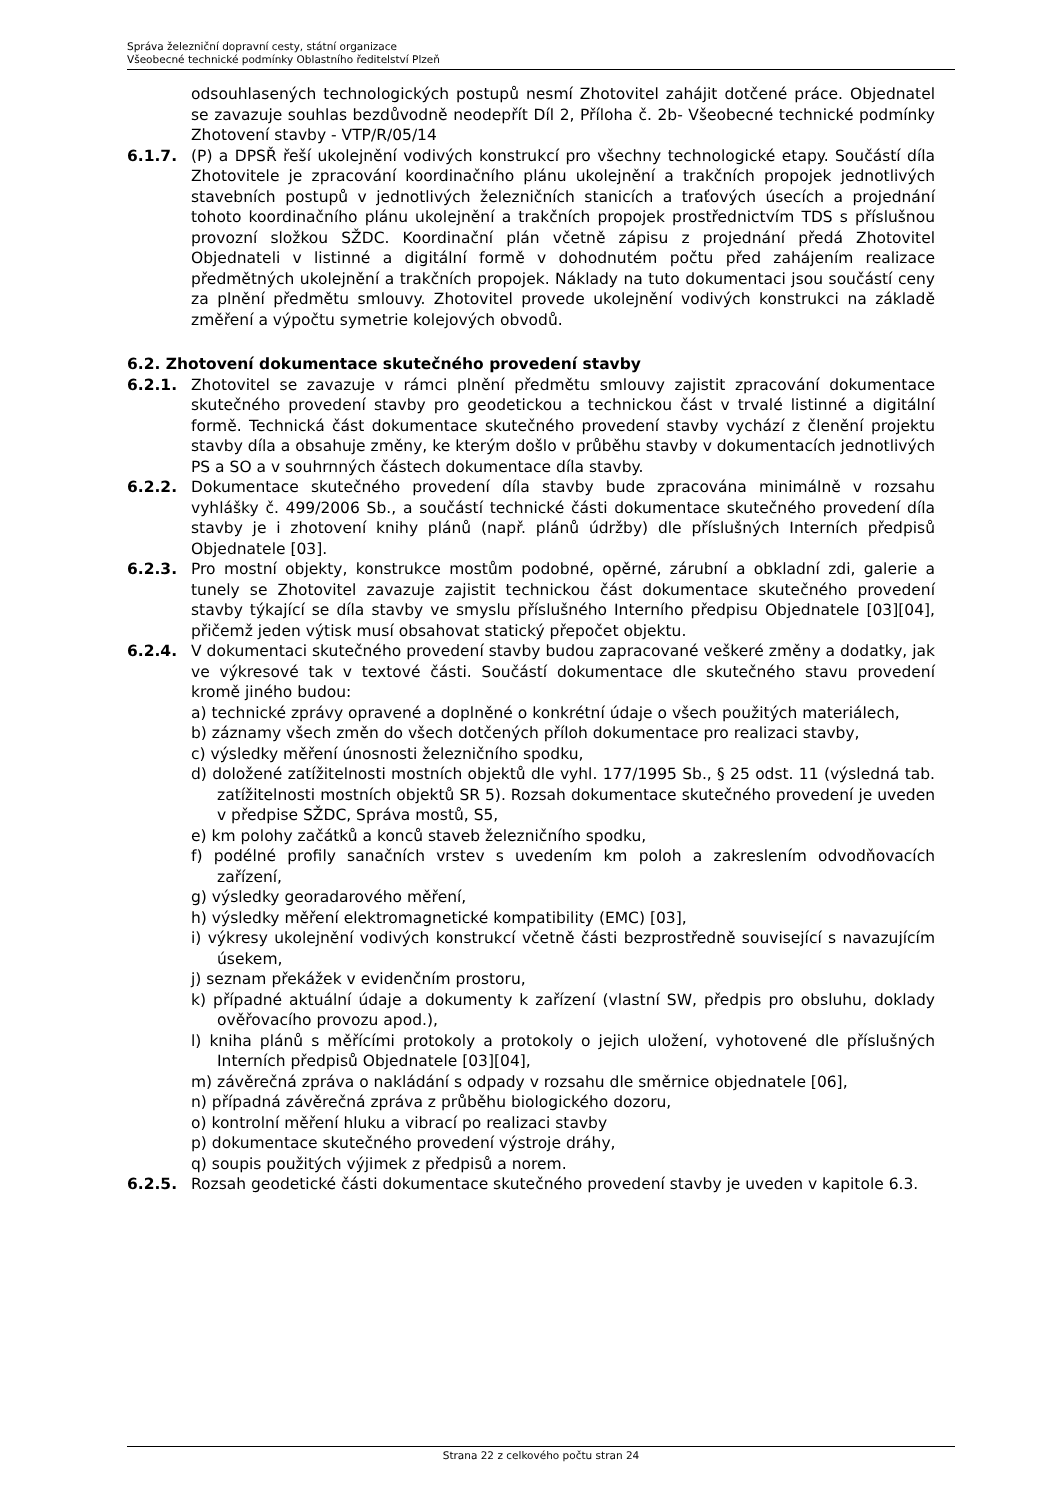Správa železniční dopravní cesty, státní organizace
Všeobecné technické podmínky Oblastního ředitelství Plzeň
odsouhlasených technologických postupů nesmí Zhotovitel zahájit dotčené práce. Objednatel se zavazuje souhlas bezdůvodně neodepřít Díl 2, Příloha č. 2b- Všeobecné technické podmínky Zhotovení stavby - VTP/R/05/14
6.1.7. (P) a DPSŘ řeší ukolejnění vodivých konstrukcí pro všechny technologické etapy. Součástí díla Zhotovitele je zpracování koordinačního plánu ukolejnění a trakčních propojek jednotlivých stavebních postupů v jednotlivých železničních stanicích a traťových úsecích a projednání tohoto koordinačního plánu ukolejnění a trakčních propojek prostřednictvím TDS s příslušnou provozní složkou SŽDC. Koordinační plán včetně zápisu z projednání předá Zhotovitel Objednateli v listinné a digitální formě v dohodnutém počtu před zahájením realizace předmětných ukolejnění a trakčních propojek. Náklady na tuto dokumentaci jsou součástí ceny za plnění předmětu smlouvy. Zhotovitel provede ukolejnění vodivých konstrukci na základě změření a výpočtu symetrie kolejových obvodů.
6.2. Zhotovení dokumentace skutečného provedení stavby
6.2.1. Zhotovitel se zavazuje v rámci plnění předmětu smlouvy zajistit zpracování dokumentace skutečného provedení stavby pro geodetickou a technickou část v trvalé listinné a digitální formě. Technická část dokumentace skutečného provedení stavby vychází z členění projektu stavby díla a obsahuje změny, ke kterým došlo v průběhu stavby v dokumentacích jednotlivých PS a SO a v souhrnných částech dokumentace díla stavby.
6.2.2. Dokumentace skutečného provedení díla stavby bude zpracována minimálně v rozsahu vyhlášky č. 499/2006 Sb., a součástí technické části dokumentace skutečného provedení díla stavby je i zhotovení knihy plánů (např. plánů údržby) dle příslušných Interních předpisů Objednatele [03].
6.2.3. Pro mostní objekty, konstrukce mostům podobné, opěrné, zárubní a obkladní zdi, galerie a tunely se Zhotovitel zavazuje zajistit technickou část dokumentace skutečného provedení stavby týkající se díla stavby ve smyslu příslušného Interního předpisu Objednatele [03][04], přičemž jeden výtisk musí obsahovat statický přepočet objektu.
6.2.4. V dokumentaci skutečného provedení stavby budou zapracované veškeré změny a dodatky, jak ve výkresové tak v textové části. Součástí dokumentace dle skutečného stavu provedení kromě jiného budou:
a) technické zprávy opravené a doplněné o konkrétní údaje o všech použitých materiálech,
b) záznamy všech změn do všech dotčených příloh dokumentace pro realizaci stavby,
c) výsledky měření únosnosti železničního spodku,
d) doložené zatížitelnosti mostních objektů dle vyhl. 177/1995 Sb., § 25 odst. 11 (výsledná tab. zatížitelnosti mostních objektů SR 5). Rozsah dokumentace skutečného provedení je uveden v předpise SŽDC, Správa mostů, S5,
e) km polohy začátků a konců staveb železničního spodku,
f) podélné profily sanačních vrstev s uvedením km poloh a zakreslením odvodňovacích zařízení,
g) výsledky georadarového měření,
h) výsledky měření elektromagnetické kompatibility (EMC) [03],
i) výkresy ukolejnění vodivých konstrukcí včetně části bezprostředně související s navazujícím úsekem,
j) seznam překážek v evidenčním prostoru,
k) případné aktuální údaje a dokumenty k zařízení (vlastní SW, předpis pro obsluhu, doklady ověřovacího provozu apod.),
l) kniha plánů s měřícími protokoly a protokoly o jejich uložení, vyhotovené dle příslušných Interních předpisů Objednatele [03][04],
m) závěrečná zpráva o nakládání s odpady v rozsahu dle směrnice objednatele [06],
n) případná závěrečná zpráva z průběhu biologického dozoru,
o) kontrolní měření hluku a vibrací po realizaci stavby
p) dokumentace skutečného provedení výstroje dráhy,
q) soupis použitých výjimek z předpisů a norem.
6.2.5. Rozsah geodetické části dokumentace skutečného provedení stavby je uveden v kapitole 6.3.
Strana 22 z celkového počtu stran 24